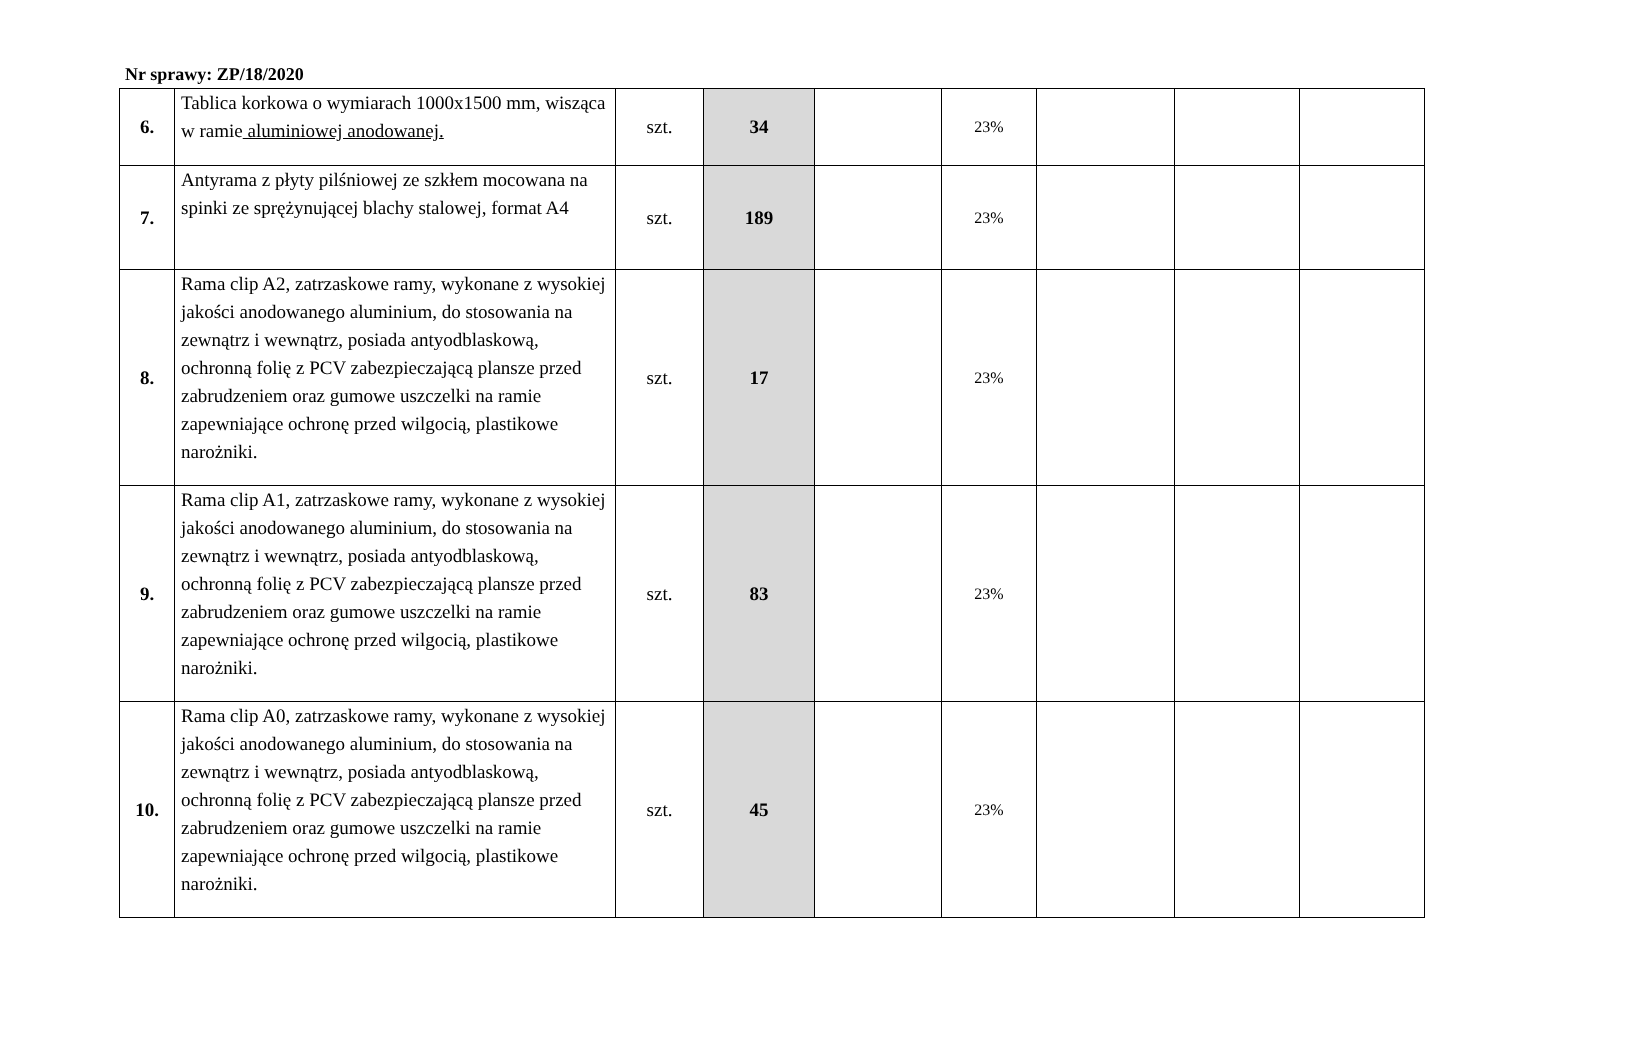Nr sprawy: ZP/18/2020
| 6. | Tablica korkowa o wymiarach 1000x1500 mm, wisząca w ramie aluminiowej anodowanej. | szt. | 34 | | 23% | | | |
| 7. | Antyrama z płyty pilśniowej ze szkłem mocowana na spinki ze sprężynującej blachy stalowej, format A4 | szt. | 189 | | 23% | | | |
| 8. | Rama clip A2, zatrzaskowe ramy, wykonane z wysokiej jakości anodowanego aluminium, do stosowania na zewnątrz i wewnątrz, posiada antyodblaskową, ochronną folię z PCV zabezpieczającą plansze przed zabrudzeniem oraz gumowe uszczelki na ramie zapewniające ochronę przed wilgocią, plastikowe narożniki. | szt. | 17 | | 23% | | | |
| 9. | Rama clip A1, zatrzaskowe ramy, wykonane z wysokiej jakości anodowanego aluminium, do stosowania na zewnątrz i wewnątrz, posiada antyodblaskową, ochronną folię z PCV zabezpieczającą plansze przed zabrudzeniem oraz gumowe uszczelki na ramie zapewniające ochronę przed wilgocią, plastikowe narożniki. | szt. | 83 | | 23% | | | |
| 10. | Rama clip A0, zatrzaskowe ramy, wykonane z wysokiej jakości anodowanego aluminium, do stosowania na zewnątrz i wewnątrz, posiada antyodblaskową, ochronną folię z PCV zabezpieczającą plansze przed zabrudzeniem oraz gumowe uszczelki na ramie zapewniające ochronę przed wilgocią, plastikowe narożniki. | szt. | 45 | | 23% | | | |